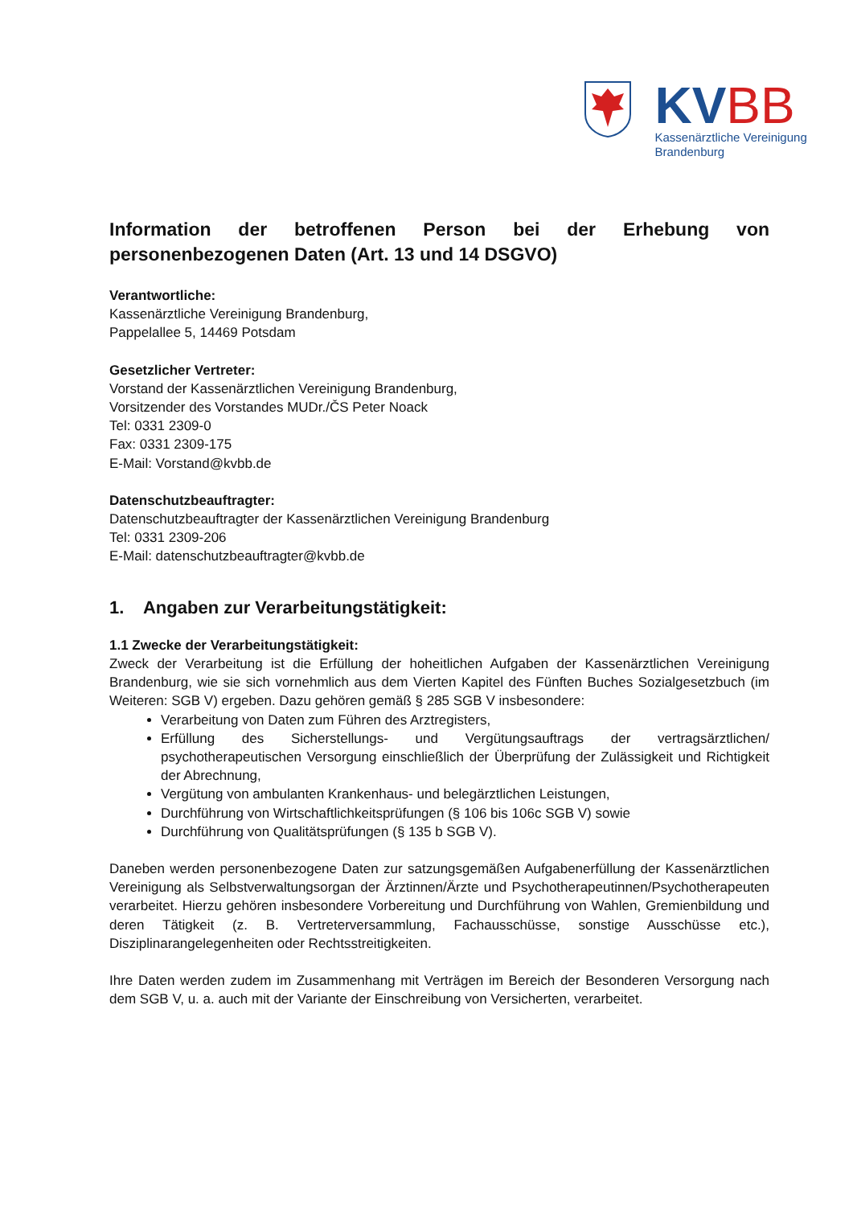KV BB
Kassenärztliche Vereinigung
Brandenburg
Information der betroffenen Person bei der Erhebung von personenbezogenen Daten (Art. 13 und 14 DSGVO)
Verantwortliche:
Kassenärztliche Vereinigung Brandenburg,
Pappelallee 5, 14469 Potsdam
Gesetzlicher Vertreter:
Vorstand der Kassenärztlichen Vereinigung Brandenburg,
Vorsitzender des Vorstandes MUDr./ČS Peter Noack
Tel: 0331 2309-0
Fax: 0331 2309-175
E-Mail: Vorstand@kvbb.de
Datenschutzbeauftragter:
Datenschutzbeauftragter der Kassenärztlichen Vereinigung Brandenburg
Tel: 0331 2309-206
E-Mail: datenschutzbeauftragter@kvbb.de
1. Angaben zur Verarbeitungstätigkeit:
1.1 Zwecke der Verarbeitungstätigkeit:
Zweck der Verarbeitung ist die Erfüllung der hoheitlichen Aufgaben der Kassenärztlichen Vereinigung Brandenburg, wie sie sich vornehmlich aus dem Vierten Kapitel des Fünften Buches Sozialgesetzbuch (im Weiteren: SGB V) ergeben. Dazu gehören gemäß § 285 SGB V insbesondere:
Verarbeitung von Daten zum Führen des Arztregisters,
Erfüllung des Sicherstellungs- und Vergütungsauftrags der vertragsärztlichen/ psychotherapeutischen Versorgung einschließlich der Überprüfung der Zulässigkeit und Richtigkeit der Abrechnung,
Vergütung von ambulanten Krankenhaus- und belegärztlichen Leistungen,
Durchführung von Wirtschaftlichkeitsprüfungen (§ 106 bis 106c SGB V) sowie
Durchführung von Qualitätsprüfungen (§ 135 b SGB V).
Daneben werden personenbezogene Daten zur satzungsgemäßen Aufgabenerfüllung der Kassenärztlichen Vereinigung als Selbstverwaltungsorgan der Ärztinnen/Ärzte und Psychotherapeutinnen/Psychotherapeuten verarbeitet. Hierzu gehören insbesondere Vorbereitung und Durchführung von Wahlen, Gremienbildung und deren Tätigkeit (z. B. Vertreterversammlung, Fachausschüsse, sonstige Ausschüsse etc.), Disziplinarangelegenheiten oder Rechtsstreitigkeiten.
Ihre Daten werden zudem im Zusammenhang mit Verträgen im Bereich der Besonderen Versorgung nach dem SGB V, u. a. auch mit der Variante der Einschreibung von Versicherten, verarbeitet.